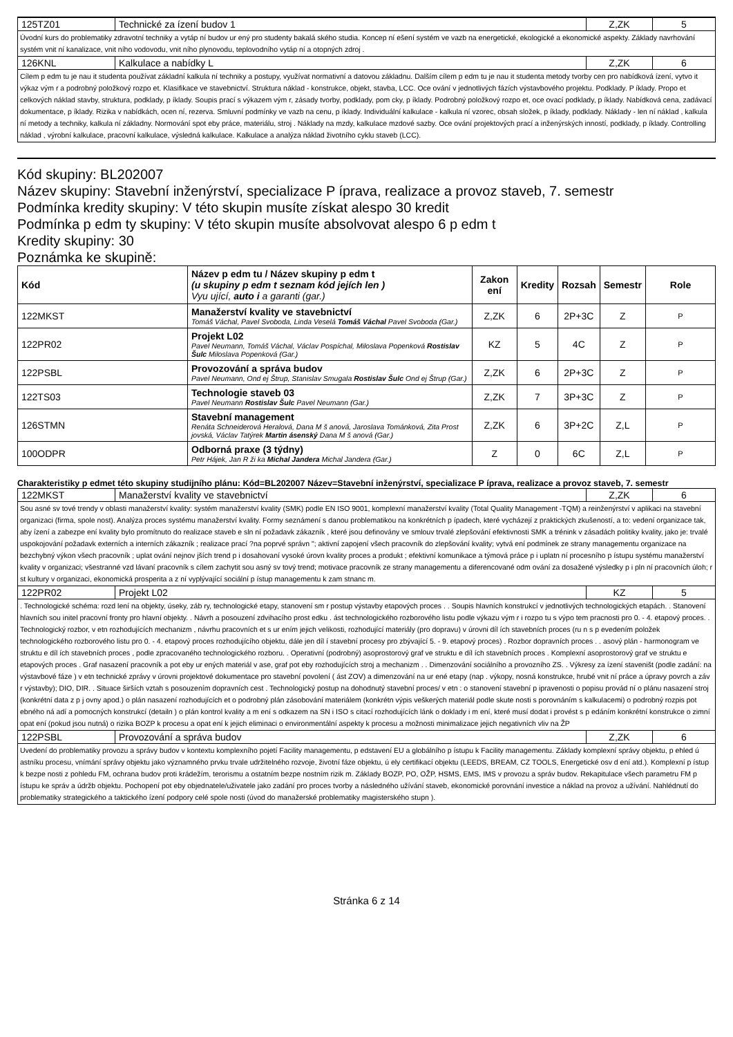125TZ01 Technické za ízení budov 1 Z,ZK 5
Úvodní kurs do problematiky zdravotní techniky a vytáp ní budov ur ený pro studenty bakalá ského studia. Koncep ní ešení systém ve vazb na energetické, ekologické a ekonomické aspekty. Základy navrhování systém vnit ní kanalizace, vnit ního vodovodu, vnit ního plynovodu, teplovodního vytáp ní a otopných zdroj .
126KNL Kalkulace a nabídky L Z,ZK 6
Cílem p edm tu je nau it studenta používat základní kalkula ní techniky a postupy, využívat normativní a datovou základnu. Dalším cílem p edm tu je nau it studenta metody tvorby cen pro nabídková ízení, vytvo it výkaz vým r a podrobný položkový rozpo et. Klasifikace ve stavebnictví. Struktura náklad - konstrukce, objekt, stavba, LCC. Oce ování v jednotlivých fázích výstavbového projektu. Podklady. P íklady. Propo et celkových náklad stavby, struktura, podklady, p íklady. Soupis prací s výkazem vým r, zásady tvorby, podklady, pom cky, p íklady. Podrobný položkový rozpo et, oce ovací podklady, p íklady. Nabídková cena, zadávací dokumentace, p íklady. Rizika v nabídkách, ocen ní, rezerva. Smluvní podmínky ve vazb na cenu, p íklady. Individuální kalkulace - kalkula ní vzorec, obsah složek, p íklady, podklady. Náklady - len ní náklad , kalkula ní metody a techniky, kalkula ní základny. Normování spot eby práce, materiálu, stroj . Náklady na mzdy, kalkulace mzdové sazby. Oce ování projektových prací a inženýrských inností, podklady, p íklady. Controlling náklad , výrobní kalkulace, pracovní kalkulace, výsledná kalkulace. Kalkulace a analýza náklad životního cyklu staveb (LCC).
Kód skupiny: BL202007
Název skupiny: Stavební inženýrství, specializace P íprava, realizace a provoz staveb, 7. semestr
Podmínka kredity skupiny: V této skupin musíte získat alespo 30 kredit
Podmínka p edm ty skupiny: V této skupin musíte absolvovat alespo 6 p edm t
Kredity skupiny: 30
Poznámka ke skupině:
| Kód | Název p edm tu / Název skupiny p edm t (u skupiny p edm t seznam kód jejích len ) Vyu ující, auto i a garanti (gar.) | Zakon ení | Kredity | Rozsah | Semestr | Role |
| --- | --- | --- | --- | --- | --- | --- |
| 122MKST | Manažerství kvality ve stavebnictví Tomáš Váchal, Pavel Svoboda, Linda Veselá Tomáš Váchal Pavel Svoboda (Gar.) | Z,ZK | 6 | 2P+3C | Z | P |
| 122PR02 | Projekt L02 Pavel Neumann, Tomáš Váchal, Václav Pospíchal, Miloslava Popenková Rostislav Šulc Miloslava Popenková (Gar.) | KZ | 5 | 4C | Z | P |
| 122PSBL | Provozování a správa budov Pavel Neumann, Ond ej Štrup, Stanislav Smugala Rostislav Šulc Ond ej Štrup (Gar.) | Z,ZK | 6 | 2P+3C | Z | P |
| 122TS03 | Technologie staveb 03 Pavel Neumann Rostislav Šulc Pavel Neumann (Gar.) | Z,ZK | 7 | 3P+3C | Z | P |
| 126STMN | Stavební management Renáta Schneiderová Heralová, Dana M š anová, Jaroslava Tománková, Zita Prost jovská, Václav Tatýrek Martin ásenský Dana M š anová (Gar.) | Z,ZK | 6 | 3P+2C | Z,L | P |
| 100ODPR | Odborná praxe (3 týdny) Petr Hájek, Jan R ži ka Michal Jandera Michal Jandera (Gar.) | Z | 0 | 6C | Z,L | P |
Charakteristiky p edmet této skupiny studijního plánu: Kód=BL202007 Název=Stavební inženýrství, specializace P íprava, realizace a provoz staveb, 7. semestr
122MKST Manažerství kvality ve stavebnictví
Z,ZK 6
Sou asné sv tové trendy v oblasti manažerství kvality: systém manažerství kvality (SMK) podle EN ISO 9001, komplexní manažerství kvality (Total Quality Management -TQM) a reinženýrství v aplikaci na stavební organizaci (firma, spole nost). Analýza proces systému manažerství kvality. Formy seznámení s danou problematikou na konkrétních p ípadech, které vycházejí z praktických zkušeností, a to: vedení organizace tak, aby ízení a zabezpe ení kvality bylo promítnuto do realizace staveb e sln ní požadavk zákazník , které jsou definovány ve smlouv trvalé zlepšování efektivnosti SMK a trénink v zásadách politiky kvality, jako je: trvalé uspokojování požadavk externích a interních zákazník ; realizace prací ?na poprvé správn "; aktivní zapojení všech pracovník do zlepšování kvality; vytvá ení podmínek ze strany managementu organizace na bezchybný výkon všech pracovník ; uplat ování nejnov jších trend p i dosahovaní vysoké úrovn kvality proces a produkt ; efektivní komunikace a týmová práce p i uplatn ní procesního p ístupu systému manažerství kvality v organizaci; všestranné vzd lávaní pracovník s cílem zachytit sou asný sv tový trend; motivace pracovník ze strany managementu a diferencované odm ování za dosažené výsledky p i pln ní pracovních úloh; r st kultury v organizaci, ekonomická prosperita a z ní vyplývající sociální p ístup managementu k zam stnanc m.
122PR02 Projekt L02 KZ 5
. Technologické schéma: rozd lení na objekty, úseky, záb ry, technologické etapy, stanovení sm r postup výstavby etapových proces . . Soupis hlavních konstrukcí v jednotlivých technologických etapách. . Stanovení hlavních sou initel pracovní fronty pro hlavní objekty. . Návrh a posouzení zdvihacího prost edku . ást technologického rozborového listu podle výkazu vým r i rozpo tu s výpo tem pracnosti pro 0. - 4. etapový proces. . Technologický rozbor, v etn rozhodujících mechanizm , návrhu pracovních et s ur ením jejich velikosti, rozhodující materiály (pro dopravu) v úrovni díl ích stavebních proces (ru n s p evedením položek technologického rozborového listu pro 0. - 4. etapový proces rozhodujícího objektu, dále jen díl í stavební procesy pro zbývající 5. - 9. etapový proces) . Rozbor dopravních proces . . asový plán - harmonogram ve struktu e díl ích stavebních proces , podle zpracovaného technologického rozboru. . Operativní (podrobný) asoprostorový graf ve struktu e díl ích stavebních proces . Komplexní asoprostorový graf ve struktu e etapových proces . Graf nasazení pracovník a pot eby ur ených materiál v ase, graf pot eby rozhodujících stroj a mechanizm . . Dimenzování sociálního a provozního ZS. . Výkresy za ízení staveništ (podle zadání: na výstavbové fáze ) v etn technické zprávy v úrovni projektové dokumentace pro stavební povolení ( ást ZOV) a dimenzování na ur ené etapy (nap . výkopy, nosná konstrukce, hrubé vnit ní práce a úpravy povrch a záv r výstavby); DIO, DIR. . Situace širších vztah s posouzením dopravních cest . Technologický postup na dohodnutý stavební proces/ v etn : o stanovení stavební p ipravenosti o popisu provád ní o plánu nasazení stroj (konkrétní data z p j ovny apod.) o plán nasazení rozhodujících et o podrobný plán zásobování materiálem (konkrétn výpis veškerých materiál podle skute nosti s porovnáním s kalkulacemi) o podrobný rozpis pot ebného ná adí a pomocných konstrukcí (detailn ) o plán kontrol kvality a m ení s odkazem na SN i ISO s citací rozhodujících lánk o doklady i m ení, které musí dodat i provést s p edáním konkrétní konstrukce o zimní opat ení (pokud jsou nutná) o rizika BOZP k procesu a opat ení k jejich eliminaci o environmentální aspekty k procesu a možnosti minimalizace jejich negativních vliv na ŽP
122PSBL Provozování a správa budov Z,ZK 6
Uvedení do problematiky provozu a správy budov v kontextu komplexního pojetí Facility managementu, p edstavení EU a globálního p ístupu k Facility managementu. Základy komplexní správy objektu, p ehled ú astníku procesu, vnímání správy objektu jako významného prvku trvale udržitelného rozvoje, životní fáze objektu, ú ely certifikací objektu (LEEDS, BREAM, CZ TOOLS, Energetické osv d ení atd.). Komplexní p ístup k bezpe nosti z pohledu FM, ochrana budov proti krádežím, terorismu a ostatním bezpe nostním rizik m. Základy BOZP, PO, OŽP, HSMS, EMS, IMS v provozu a správ budov. Rekapitulace všech parametru FM p ístupu ke správ a údržb objektu. Pochopení pot eby objednatele/uživatele jako zadání pro proces tvorby a následného užívání staveb, ekonomické porovnání investice a náklad na provoz a užívání. Nahlédnutí do problematiky strategického a taktického ízení podpory celé spole nosti (úvod do manažerské problematiky magisterského stupn ).
Stránka 6 z 14